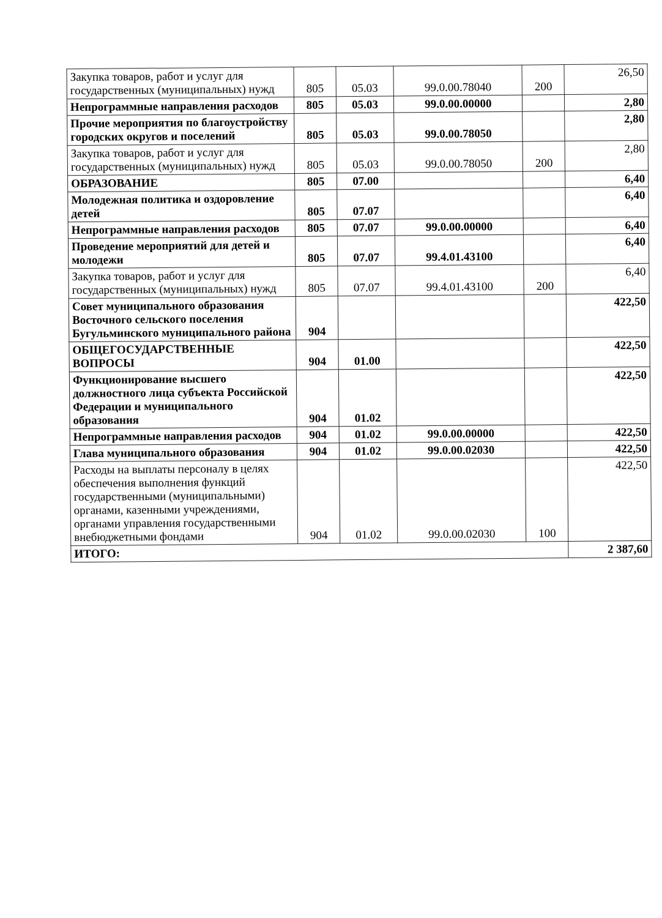| Закупка товаров, работ и услуг для государственных (муниципальных) нужд | 805 | 05.03 | 99.0.00.78040 | 200 | 26,50 |
| Непрограммные направления расходов | 805 | 05.03 | 99.0.00.00000 | | 2,80 |
| Прочие мероприятия по благоустройству городских округов и поселений | 805 | 05.03 | 99.0.00.78050 | | 2,80 |
| Закупка товаров, работ и услуг для государственных (муниципальных) нужд | 805 | 05.03 | 99.0.00.78050 | 200 | 2,80 |
| ОБРАЗОВАНИЕ | 805 | 07.00 | | | 6,40 |
| Молодежная политика и оздоровление детей | 805 | 07.07 | | | 6,40 |
| Непрограммные направления расходов | 805 | 07.07 | 99.0.00.00000 | | 6,40 |
| Проведение мероприятий для детей и молодежи | 805 | 07.07 | 99.4.01.43100 | | 6,40 |
| Закупка товаров, работ и услуг для государственных (муниципальных) нужд | 805 | 07.07 | 99.4.01.43100 | 200 | 6,40 |
| Совет муниципального образования Восточного сельского поселения Бугульминского муниципального района | 904 | | | | 422,50 |
| ОБЩЕГОСУДАРСТВЕННЫЕ ВОПРОСЫ | 904 | 01.00 | | | 422,50 |
| Функционирование высшего должностного лица субъекта Российской Федерации и муниципального образования | 904 | 01.02 | | | 422,50 |
| Непрограммные направления расходов | 904 | 01.02 | 99.0.00.00000 | | 422,50 |
| Глава муниципального образования | 904 | 01.02 | 99.0.00.02030 | | 422,50 |
| Расходы на выплаты персоналу в целях обеспечения выполнения функций государственными (муниципальными) органами, казенными учреждениями, органами управления государственными внебюджетными фондами | 904 | 01.02 | 99.0.00.02030 | 100 | 422,50 |
| ИТОГО: | | | | | 2 387,60 |